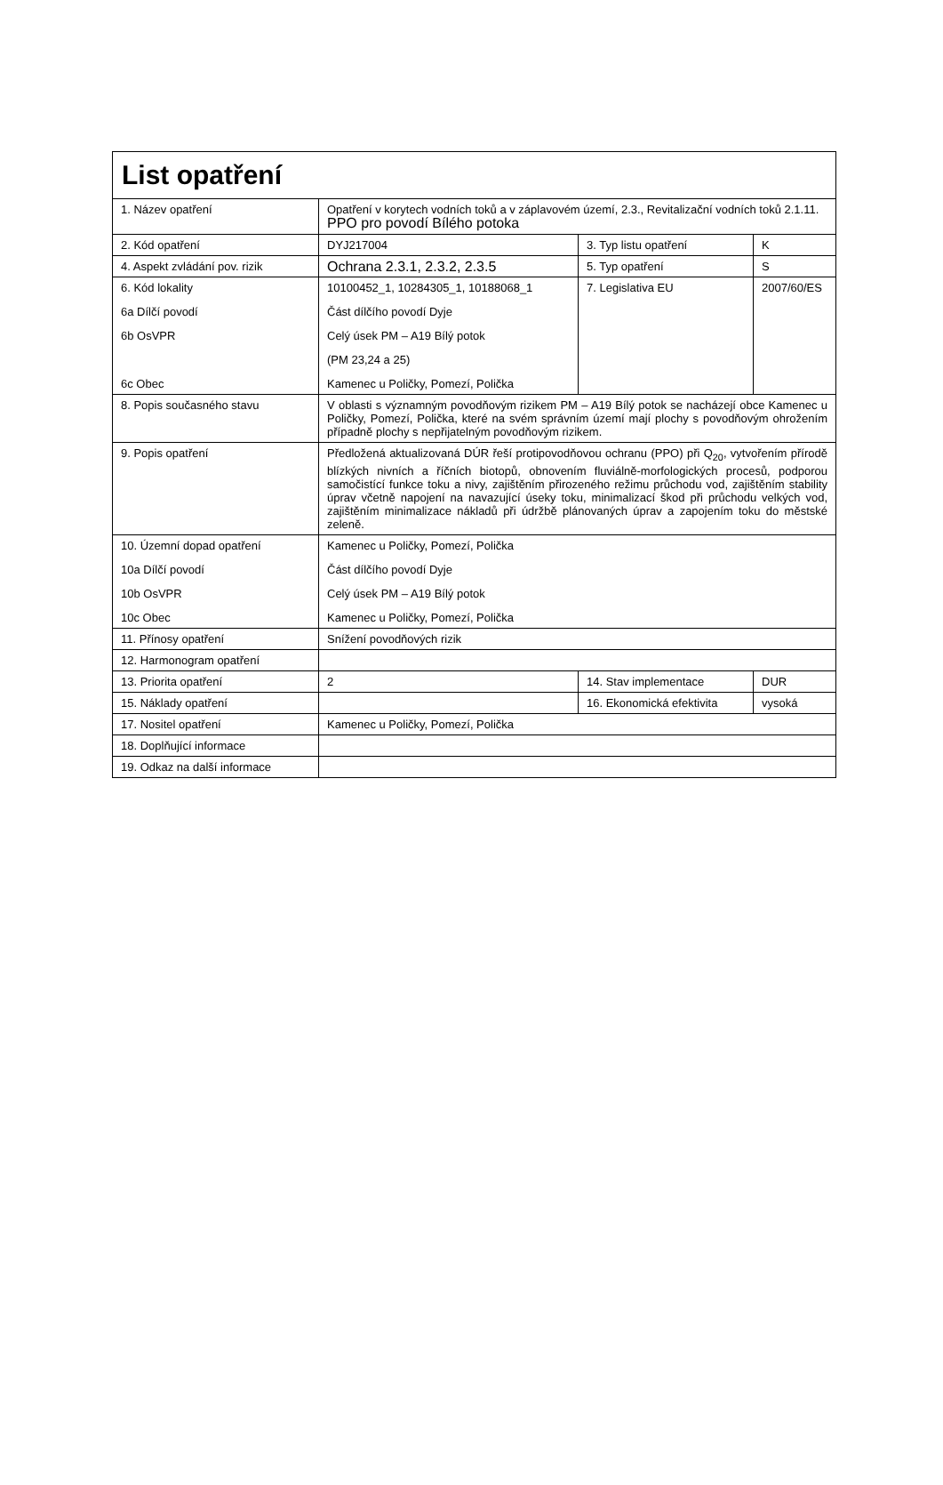| List opatření | | | |
| 1. Název opatření | Opatření v korytech vodních toků a v záplavovém území, 2.3., Revitalizační vodních toků 2.1.11. PPO pro povodí Bílého potoka | | |
| 2. Kód opatření | DYJ217004 | 3. Typ listu opatření | K |
| 4. Aspekt zvládání pov. rizik | Ochrana 2.3.1, 2.3.2, 2.3.5 | 5. Typ opatření | S |
| 6. Kód lokality 6a Dílčí povodí 6b OsVPR 6c Obec | 10100452_1, 10284305_1, 10188068_1 Část dílčího povodí Dyje Celý úsek PM – A19 Bílý potok (PM 23,24 a 25) Kamenec u Poličky, Pomezí, Polička | 7. Legislativa EU | 2007/60/ES |
| 8. Popis současného stavu | V oblasti s významným povodňovým rizikem PM – A19 Bílý potok se nacházejí obce Kamenec u Poličky, Pomezí, Polička, které na svém správním území mají plochy s povodňovým ohrožením případně plochy s nepřijatelným povodňovým rizikem. | | |
| 9. Popis opatření | Předložená aktualizovaná DÚR řeší protipovodňovou ochranu (PPO) při Q<sub>20</sub>, vytvořením přírodě blízkých nivních a říčních biotopů, obnovením fluviálně-morfologických procesů, podporou samočistící funkce toku a nivy, zajištěním přirozeného režimu průchodu vod, zajištěním stability úprav včetně napojení na navazující úseky toku, minimalizací škod při průchodu velkých vod, zajištěním minimalizace nákladů při údržbě plánovaných úprav a zapojením toku do městské zeleně. | | |
| 10. Územní dopad opatření 10a Dílčí povodí 10b OsVPR 10c Obec | Kamenec u Poličky, Pomezí, Polička Část dílčího povodí Dyje Celý úsek PM – A19 Bílý potok Kamenec u Poličky, Pomezí, Polička | | |
| 11. Přínosy opatření | Snížení povodňových rizik | | |
| 12. Harmonogram opatření | | | |
| 13. Priorita opatření | 2 | 14. Stav implementace | DUR |
| 15. Náklady opatření | | 16. Ekonomická efektivita | vysoká |
| 17. Nositel opatření | Kamenec u Poličky, Pomezí, Polička | | |
| 18. Doplňující informace | | | |
| 19. Odkaz na další informace | | | |